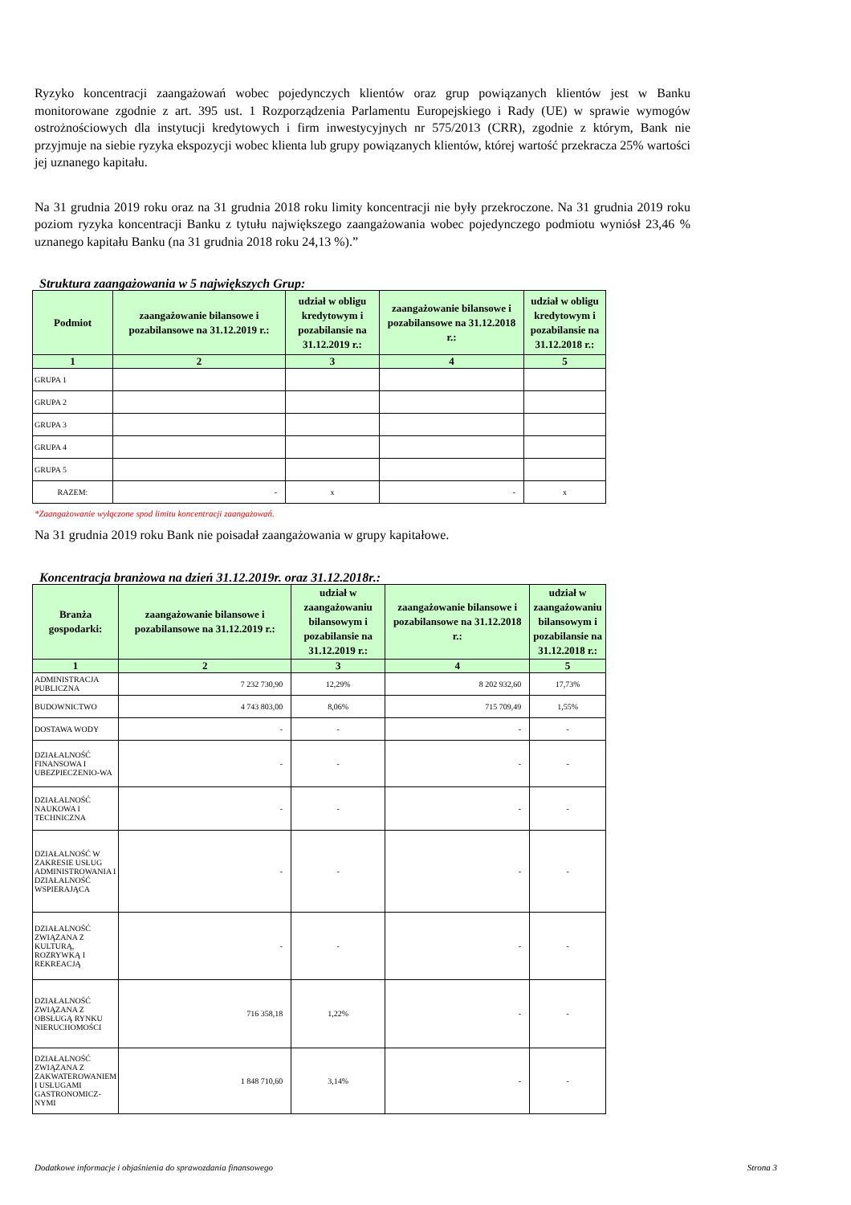Ryzyko koncentracji zaangażowań wobec pojedynczych klientów oraz grup powiązanych klientów jest w Banku monitorowane zgodnie z art. 395 ust. 1 Rozporządzenia Parlamentu Europejskiego i Rady (UE) w sprawie wymogów ostrożnościowych dla instytucji kredytowych i firm inwestycyjnych nr 575/2013 (CRR), zgodnie z którym, Bank nie przyjmuje na siebie ryzyka ekspozycji wobec klienta lub grupy powiązanych klientów, której wartość przekracza 25% wartości jej uznanego kapitału.
Na 31 grudnia 2019 roku oraz na 31 grudnia 2018 roku limity koncentracji nie były przekroczone. Na 31 grudnia 2019 roku poziom ryzyka koncentracji Banku z tytułu największego zaangażowania wobec pojedynczego podmiotu wyniósł 23,46 % uznanego kapitału Banku (na 31 grudnia 2018 roku 24,13 %).”
Struktura zaangażowania w 5 największych Grup:
| Podmiot | zaangażowanie bilansowe i pozabilansowe na 31.12.2019 r.: | udział w obligu kredytowym i pozabilansie na 31.12.2019 r.: | zaangażowanie bilansowe i pozabilansowe na 31.12.2018 r.: | udział w obligu kredytowym i pozabilansie na 31.12.2018 r.: |
| --- | --- | --- | --- | --- |
| 1 | 2 | 3 | 4 | 5 |
| GRUPA 1 | | | | |
| GRUPA 2 | | | | |
| GRUPA 3 | | | | |
| GRUPA 4 | | | | |
| GRUPA 5 | | | | |
| RAZEM: | - | x | - | x |
*Zaangażowanie wyłączone spod limitu koncentracji zaangażowań.
Na 31 grudnia 2019 roku Bank nie poisadał zaangażowania w grupy kapitałowe.
Koncentracja branżowa na dzień 31.12.2019r. oraz 31.12.2018r.:
| Branża gospodarki: | zaangażowanie bilansowe i pozabilansowe na 31.12.2019 r.: | udział w zaangażowaniu bilansowym i pozabilansie na 31.12.2019 r.: | zaangażowanie bilansowe i pozabilansowe na 31.12.2018 r.: | udział w zaangażowaniu bilansowym i pozabilansie na 31.12.2018 r.: |
| --- | --- | --- | --- | --- |
| 1 | 2 | 3 | 4 | 5 |
| ADMINISTRACJA PUBLICZNA | 7 232 730,90 | 12,29% | 8 202 932,60 | 17,73% |
| BUDOWNICTWO | 4 743 803,00 | 8,06% | 715 709,49 | 1,55% |
| DOSTAWA WODY | - | - | - | - |
| DZIAŁALNOŚĆ FINANSOWA I UBEZPIECZENIO-WA | - | - | - | - |
| DZIAŁALNOŚĆ NAUKOWA I TECHNICZNA | - | - | - | - |
| DZIAŁALNOŚĆ W ZAKRESIE USŁUG ADMINISTROWANIA I DZIAŁALNOŚĆ WSPIERAJĄCA | - | - | - | - |
| DZIAŁALNOŚĆ ZWIĄZANA Z KULTURĄ, ROZRYWKĄ I REKREACJĄ | - | - | - | - |
| DZIAŁALNOŚĆ ZWIĄZANA Z OBSŁUGĄ RYNKU NIERUCHOMOŚCI | 716 358,18 | 1,22% | - | - |
| DZIAŁALNOŚĆ ZWIĄZANA Z ZAKWATEROWANIEM I USŁUGAMI GASTRONOMICZ-NYMI | 1 848 710,60 | 3,14% | - | - |
Dodatkowe informacje i objaśnienia do sprawozdania finansowego Strona 3